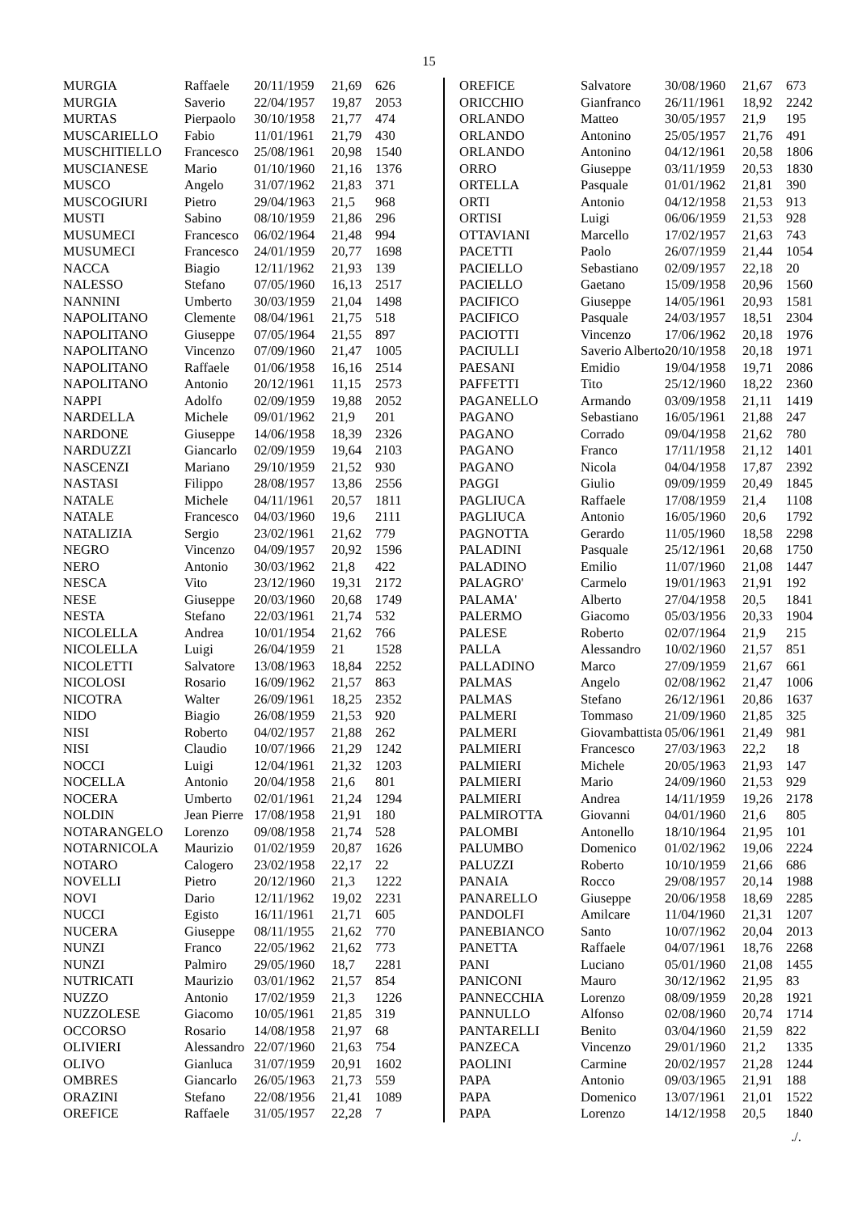15
| MURGIA | Raffaele | 20/11/1959 | 21,69 | 626 |
| MURGIA | Saverio | 22/04/1957 | 19,87 | 2053 |
| MURTAS | Pierpaolo | 30/10/1958 | 21,77 | 474 |
| MUSCARIELLO | Fabio | 11/01/1961 | 21,79 | 430 |
| MUSCHITIELLO | Francesco | 25/08/1961 | 20,98 | 1540 |
| MUSCIANESE | Mario | 01/10/1960 | 21,16 | 1376 |
| MUSCO | Angelo | 31/07/1962 | 21,83 | 371 |
| MUSCOGIURI | Pietro | 29/04/1963 | 21,5 | 968 |
| MUSTI | Sabino | 08/10/1959 | 21,86 | 296 |
| MUSUMECI | Francesco | 06/02/1964 | 21,48 | 994 |
| MUSUMECI | Francesco | 24/01/1959 | 20,77 | 1698 |
| NACCA | Biagio | 12/11/1962 | 21,93 | 139 |
| NALESSO | Stefano | 07/05/1960 | 16,13 | 2517 |
| NANNINI | Umberto | 30/03/1959 | 21,04 | 1498 |
| NAPOLITANO | Clemente | 08/04/1961 | 21,75 | 518 |
| NAPOLITANO | Giuseppe | 07/05/1964 | 21,55 | 897 |
| NAPOLITANO | Vincenzo | 07/09/1960 | 21,47 | 1005 |
| NAPOLITANO | Raffaele | 01/06/1958 | 16,16 | 2514 |
| NAPOLITANO | Antonio | 20/12/1961 | 11,15 | 2573 |
| NAPPI | Adolfo | 02/09/1959 | 19,88 | 2052 |
| NARDELLA | Michele | 09/01/1962 | 21,9 | 201 |
| NARDONE | Giuseppe | 14/06/1958 | 18,39 | 2326 |
| NARDUZZI | Giancarlo | 02/09/1959 | 19,64 | 2103 |
| NASCENZI | Mariano | 29/10/1959 | 21,52 | 930 |
| NASTASI | Filippo | 28/08/1957 | 13,86 | 2556 |
| NATALE | Michele | 04/11/1961 | 20,57 | 1811 |
| NATALE | Francesco | 04/03/1960 | 19,6 | 2111 |
| NATALIZIA | Sergio | 23/02/1961 | 21,62 | 779 |
| NEGRO | Vincenzo | 04/09/1957 | 20,92 | 1596 |
| NERO | Antonio | 30/03/1962 | 21,8 | 422 |
| NESCA | Vito | 23/12/1960 | 19,31 | 2172 |
| NESE | Giuseppe | 20/03/1960 | 20,68 | 1749 |
| NESTA | Stefano | 22/03/1961 | 21,74 | 532 |
| NICOLELLA | Andrea | 10/01/1954 | 21,62 | 766 |
| NICOLELLA | Luigi | 26/04/1959 | 21 | 1528 |
| NICOLETTI | Salvatore | 13/08/1963 | 18,84 | 2252 |
| NICOLOSI | Rosario | 16/09/1962 | 21,57 | 863 |
| NICOTRA | Walter | 26/09/1961 | 18,25 | 2352 |
| NIDO | Biagio | 26/08/1959 | 21,53 | 920 |
| NISI | Roberto | 04/02/1957 | 21,88 | 262 |
| NISI | Claudio | 10/07/1966 | 21,29 | 1242 |
| NOCCI | Luigi | 12/04/1961 | 21,32 | 1203 |
| NOCELLA | Antonio | 20/04/1958 | 21,6 | 801 |
| NOCERA | Umberto | 02/01/1961 | 21,24 | 1294 |
| NOLDIN | Jean Pierre | 17/08/1958 | 21,91 | 180 |
| NOTARANGELO | Lorenzo | 09/08/1958 | 21,74 | 528 |
| NOTARNICOLA | Maurizio | 01/02/1959 | 20,87 | 1626 |
| NOTARO | Calogero | 23/02/1958 | 22,17 | 22 |
| NOVELLI | Pietro | 20/12/1960 | 21,3 | 1222 |
| NOVI | Dario | 12/11/1962 | 19,02 | 2231 |
| NUCCI | Egisto | 16/11/1961 | 21,71 | 605 |
| NUCERA | Giuseppe | 08/11/1955 | 21,62 | 770 |
| NUNZI | Franco | 22/05/1962 | 21,62 | 773 |
| NUNZI | Palmiro | 29/05/1960 | 18,7 | 2281 |
| NUTRICATI | Maurizio | 03/01/1962 | 21,57 | 854 |
| NUZZO | Antonio | 17/02/1959 | 21,3 | 1226 |
| NUZZOLESE | Giacomo | 10/05/1961 | 21,85 | 319 |
| OCCORSO | Rosario | 14/08/1958 | 21,97 | 68 |
| OLIVIERI | Alessandro | 22/07/1960 | 21,63 | 754 |
| OLIVO | Gianluca | 31/07/1959 | 20,91 | 1602 |
| OMBRES | Giancarlo | 26/05/1963 | 21,73 | 559 |
| ORAZINI | Stefano | 22/08/1956 | 21,41 | 1089 |
| OREFICE | Raffaele | 31/05/1957 | 22,28 | 7 |
| OREFICE | Salvatore | 30/08/1960 | 21,67 | 673 |
| ORICCHIO | Gianfranco | 26/11/1961 | 18,92 | 2242 |
| ORLANDO | Matteo | 30/05/1957 | 21,9 | 195 |
| ORLANDO | Antonino | 25/05/1957 | 21,76 | 491 |
| ORLANDO | Antonino | 04/12/1961 | 20,58 | 1806 |
| ORRO | Giuseppe | 03/11/1959 | 20,53 | 1830 |
| ORTELLA | Pasquale | 01/01/1962 | 21,81 | 390 |
| ORTI | Antonio | 04/12/1958 | 21,53 | 913 |
| ORTISI | Luigi | 06/06/1959 | 21,53 | 928 |
| OTTAVIANI | Marcello | 17/02/1957 | 21,63 | 743 |
| PACETTI | Paolo | 26/07/1959 | 21,44 | 1054 |
| PACIELLO | Sebastiano | 02/09/1957 | 22,18 | 20 |
| PACIELLO | Gaetano | 15/09/1958 | 20,96 | 1560 |
| PACIFICO | Giuseppe | 14/05/1961 | 20,93 | 1581 |
| PACIFICO | Pasquale | 24/03/1957 | 18,51 | 2304 |
| PACIOTTI | Vincenzo | 17/06/1962 | 20,18 | 1976 |
| PACIULLI | Saverio Alberto | 20/10/1958 | 20,18 | 1971 |
| PAESANI | Emidio | 19/04/1958 | 19,71 | 2086 |
| PAFFETTI | Tito | 25/12/1960 | 18,22 | 2360 |
| PAGANELLO | Armando | 03/09/1958 | 21,11 | 1419 |
| PAGANO | Sebastiano | 16/05/1961 | 21,88 | 247 |
| PAGANO | Corrado | 09/04/1958 | 21,62 | 780 |
| PAGANO | Franco | 17/11/1958 | 21,12 | 1401 |
| PAGANO | Nicola | 04/04/1958 | 17,87 | 2392 |
| PAGGI | Giulio | 09/09/1959 | 20,49 | 1845 |
| PAGLIUCA | Raffaele | 17/08/1959 | 21,4 | 1108 |
| PAGLIUCA | Antonio | 16/05/1960 | 20,6 | 1792 |
| PAGNOTTA | Gerardo | 11/05/1960 | 18,58 | 2298 |
| PALADINI | Pasquale | 25/12/1961 | 20,68 | 1750 |
| PALADINO | Emilio | 11/07/1960 | 21,08 | 1447 |
| PALAGRO' | Carmelo | 19/01/1963 | 21,91 | 192 |
| PALAMA' | Alberto | 27/04/1958 | 20,5 | 1841 |
| PALERMO | Giacomo | 05/03/1956 | 20,33 | 1904 |
| PALESE | Roberto | 02/07/1964 | 21,9 | 215 |
| PALLA | Alessandro | 10/02/1960 | 21,57 | 851 |
| PALLADINO | Marco | 27/09/1959 | 21,67 | 661 |
| PALMAS | Angelo | 02/08/1962 | 21,47 | 1006 |
| PALMAS | Stefano | 26/12/1961 | 20,86 | 1637 |
| PALMERI | Tommaso | 21/09/1960 | 21,85 | 325 |
| PALMERI | Giovambattista | 05/06/1961 | 21,49 | 981 |
| PALMIERI | Francesco | 27/03/1963 | 22,2 | 18 |
| PALMIERI | Michele | 20/05/1963 | 21,93 | 147 |
| PALMIERI | Mario | 24/09/1960 | 21,53 | 929 |
| PALMIERI | Andrea | 14/11/1959 | 19,26 | 2178 |
| PALMIROTTA | Giovanni | 04/01/1960 | 21,6 | 805 |
| PALOMBI | Antonello | 18/10/1964 | 21,95 | 101 |
| PALUMBO | Domenico | 01/02/1962 | 19,06 | 2224 |
| PALUZZI | Roberto | 10/10/1959 | 21,66 | 686 |
| PANAIA | Rocco | 29/08/1957 | 20,14 | 1988 |
| PANARELLO | Giuseppe | 20/06/1958 | 18,69 | 2285 |
| PANDOLFI | Amilcare | 11/04/1960 | 21,31 | 1207 |
| PANEBIANCO | Santo | 10/07/1962 | 20,04 | 2013 |
| PANETTA | Raffaele | 04/07/1961 | 18,76 | 2268 |
| PANI | Luciano | 05/01/1960 | 21,08 | 1455 |
| PANICONI | Mauro | 30/12/1962 | 21,95 | 83 |
| PANNECCHIA | Lorenzo | 08/09/1959 | 20,28 | 1921 |
| PANNULLO | Alfonso | 02/08/1960 | 20,74 | 1714 |
| PANTARELLI | Benito | 03/04/1960 | 21,59 | 822 |
| PANZECA | Vincenzo | 29/01/1960 | 21,2 | 1335 |
| PAOLINI | Carmine | 20/02/1957 | 21,28 | 1244 |
| PAPA | Antonio | 09/03/1965 | 21,91 | 188 |
| PAPA | Domenico | 13/07/1961 | 21,01 | 1522 |
| PAPA | Lorenzo | 14/12/1958 | 20,5 | 1840 |
./.